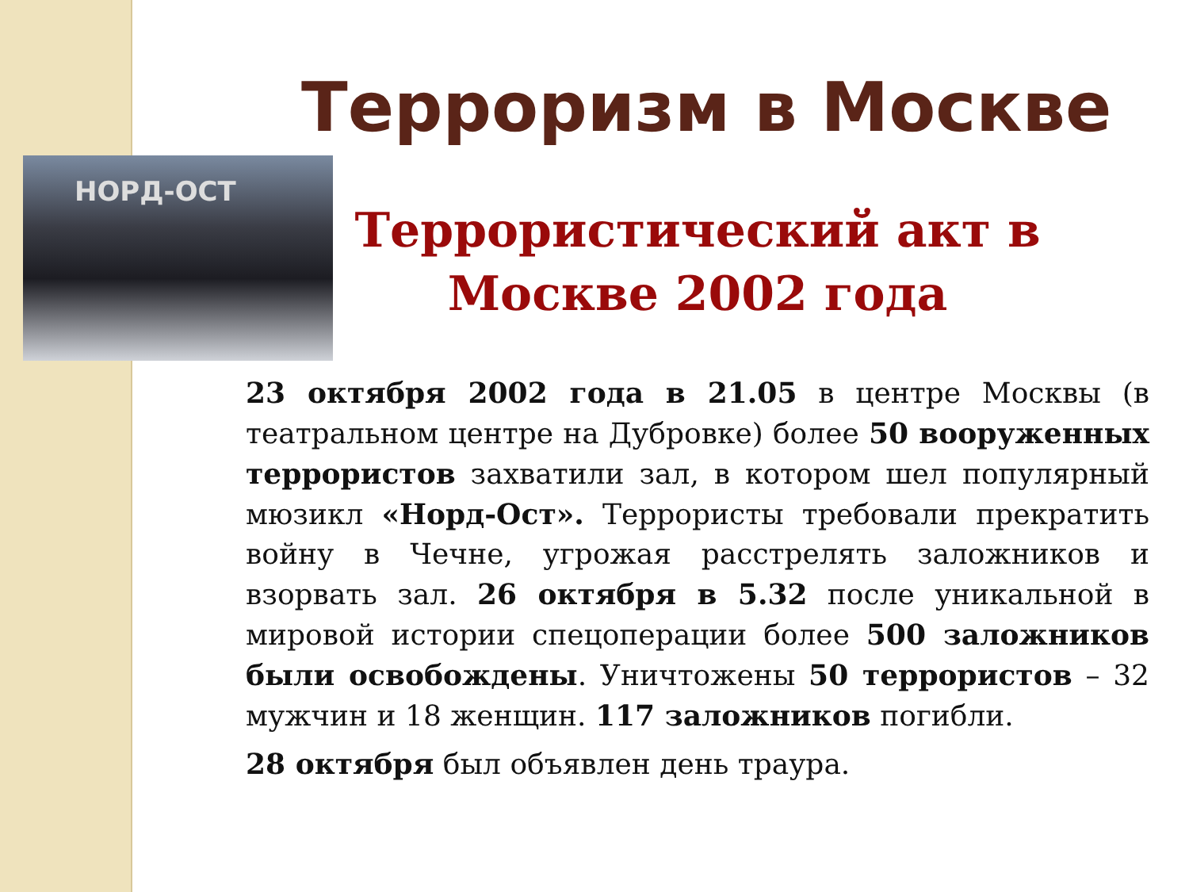Терроризм в Москве
НОРД-ОСТ
Террористический акт в Москве 2002 года
23 октября 2002 года в 21.05 в центре Москвы (в театральном центре на Дубровке) более 50 вооруженных террористов захватили зал, в котором шел популярный мюзикл «Норд-Ост». Террористы требовали прекратить войну в Чечне, угрожая расстрелять заложников и взорвать зал. 26 октября в 5.32 после уникальной в мировой истории спецоперации более 500 заложников были освобождены. Уничтожены 50 террористов – 32 мужчин и 18 женщин. 117 заложников погибли.
28 октября был объявлен день траура.